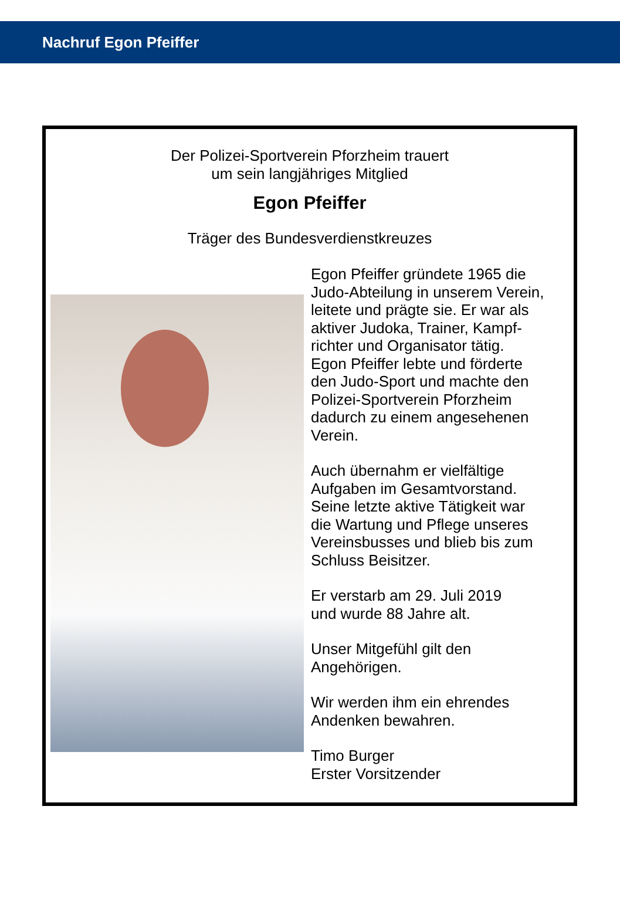Nachruf Egon Pfeiffer
Der Polizei-Sportverein Pforzheim trauert
um sein langjähriges Mitglied
Egon Pfeiffer
Träger des Bundesverdienstkreuzes
Egon Pfeiffer gründete 1965 die
Judo-Abteilung in unserem Verein,
leitete und prägte sie. Er war als
aktiver Judoka, Trainer, Kampf-
richter und Organisator tätig.
Egon Pfeiffer lebte und förderte
den Judo-Sport und machte den
Polizei-Sportverein Pforzheim
dadurch zu einem angesehenen
Verein.
Auch übernahm er vielfältige
Aufgaben im Gesamtvorstand.
Seine letzte aktive Tätigkeit war
die Wartung und Pflege unseres
Vereinsbusses und blieb bis zum
Schluss Beisitzer.
Er verstarb am 29. Juli 2019
und wurde 88 Jahre alt.
Unser Mitgefühl gilt den
Angehörigen.
Wir werden ihm ein ehrendes
Andenken bewahren.
Timo Burger
Erster Vorsitzender